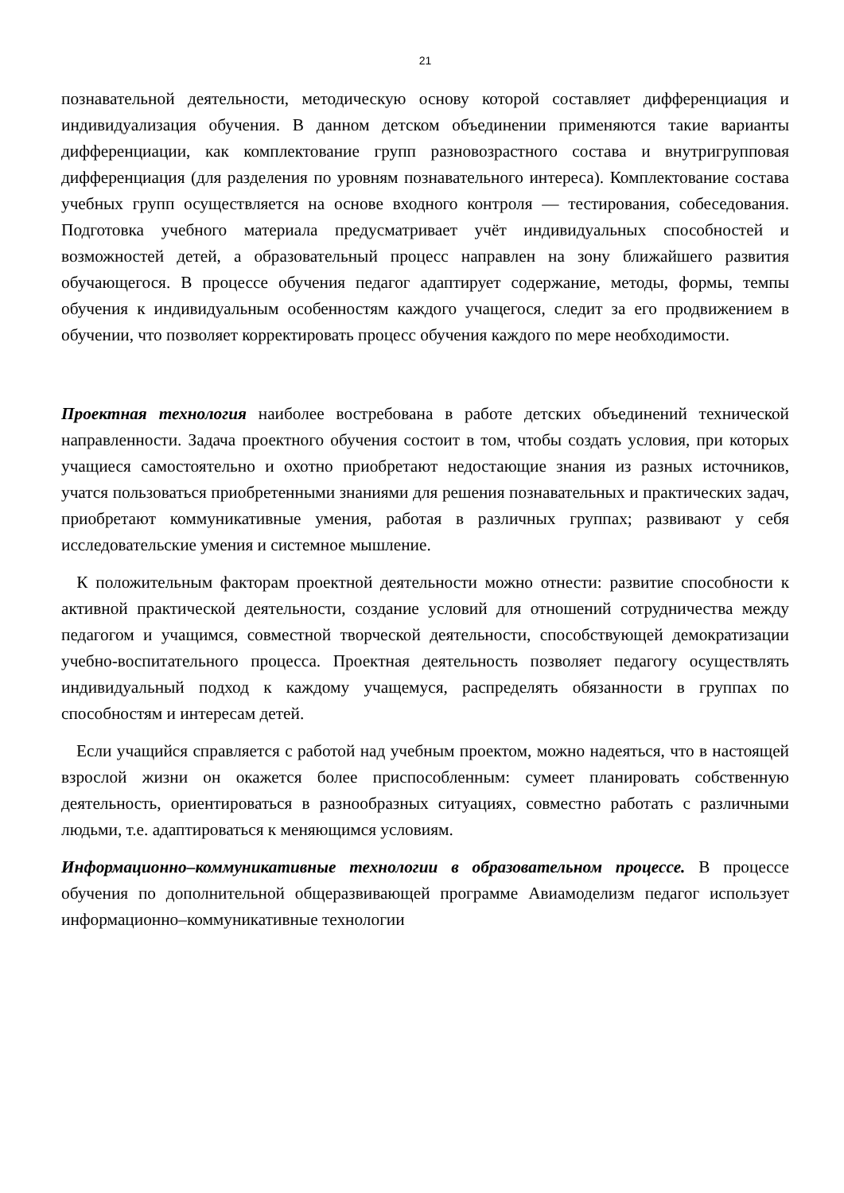21
познавательной деятельности, методическую основу которой составляет дифференциация и индивидуализация обучения. В данном детском объединении применяются такие варианты дифференциации, как комплектование групп разновозрастного состава и внутригрупповая дифференциация (для разделения по уровням познавательного интереса). Комплектование состава учебных групп осуществляется на основе входного контроля — тестирования, собеседования. Подготовка учебного материала предусматривает учёт индивидуальных способностей и возможностей детей, а образовательный процесс направлен на зону ближайшего развития обучающегося. В процессе обучения педагог адаптирует содержание, методы, формы, темпы обучения к индивидуальным особенностям каждого учащегося, следит за его продвижением в обучении, что позволяет корректировать процесс обучения каждого по мере необходимости.
Проектная технология наиболее востребована в работе детских объединений технической направленности. Задача проектного обучения состоит в том, чтобы создать условия, при которых учащиеся самостоятельно и охотно приобретают недостающие знания из разных источников, учатся пользоваться приобретенными знаниями для решения познавательных и практических задач, приобретают коммуникативные умения, работая в различных группах; развивают у себя исследовательские умения и системное мышление.
К положительным факторам проектной деятельности можно отнести: развитие способности к активной практической деятельности, создание условий для отношений сотрудничества между педагогом и учащимся, совместной творческой деятельности, способствующей демократизации учебно-воспитательного процесса. Проектная деятельность позволяет педагогу осуществлять индивидуальный подход к каждому учащемуся, распределять обязанности в группах по способностям и интересам детей.
Если учащийся справляется с работой над учебным проектом, можно надеяться, что в настоящей взрослой жизни он окажется более приспособленным: сумеет планировать собственную деятельность, ориентироваться в разнообразных ситуациях, совместно работать с различными людьми, т.е. адаптироваться к меняющимся условиям.
Информационно–коммуникативные технологии в образовательном процессе. В процессе обучения по дополнительной общеразвивающей программе Авиамоделизм педагог использует информационно–коммуникативные технологии